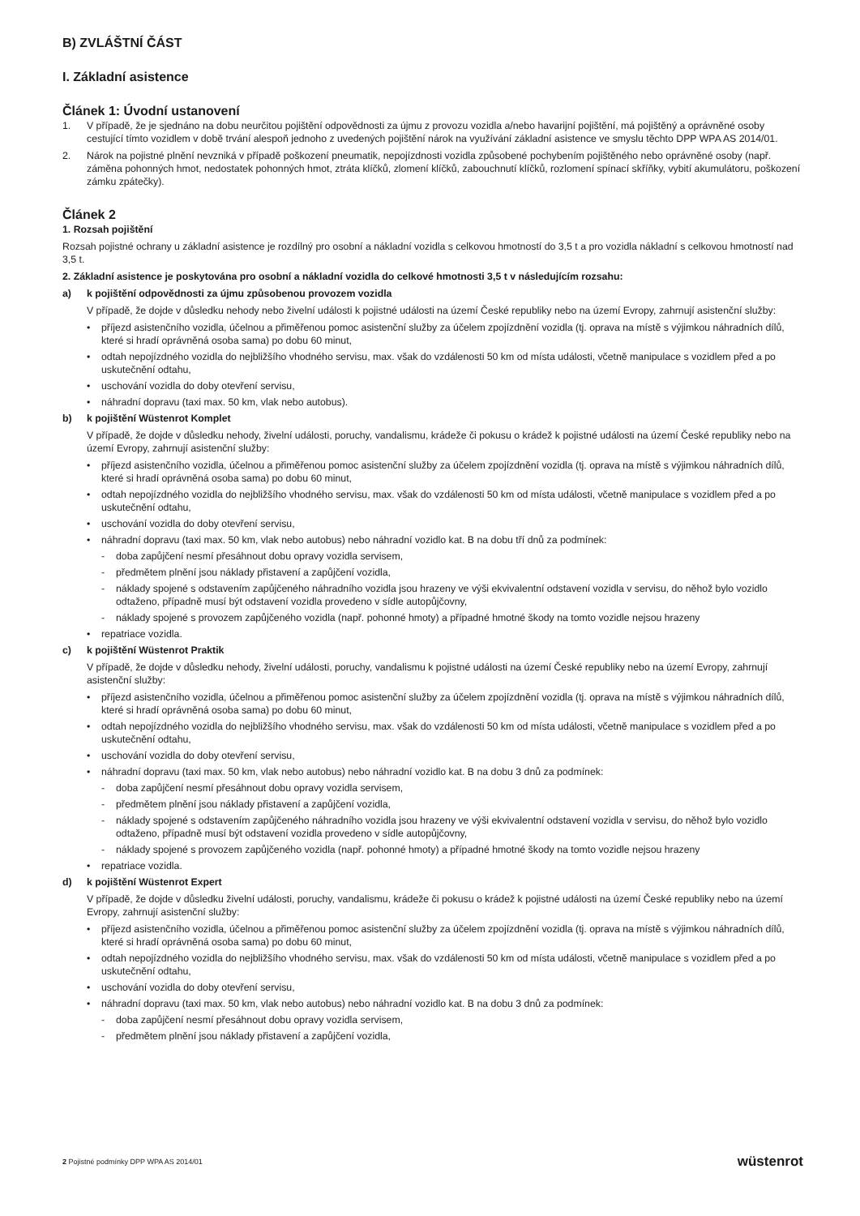B) ZVLÁŠTNÍ ČÁST
I. Základní asistence
Článek 1: Úvodní ustanovení
1. V případě, že je sjednáno na dobu neurčitou pojištění odpovědnosti za újmu z provozu vozidla a/nebo havarijní pojištění, má pojištěný a oprávněné osoby cestující tímto vozidlem v době trvání alespoň jednoho z uvedených pojištění nárok na využívání základní asistence ve smyslu těchto DPP WPA AS 2014/01.
2. Nárok na pojistné plnění nevzniká v případě poškození pneumatik, nepojízdnosti vozidla způsobené pochybením pojištěného nebo oprávněné osoby (např. záměna pohonných hmot, nedostatek pohonných hmot, ztráta klíčků, zlomení klíčků, zabouchnutí klíčků, rozlomení spínací skříňky, vybití akumulátoru, poškození zámku zpátečky).
Článek 2
1. Rozsah pojištění
Rozsah pojistné ochrany u základní asistence je rozdílný pro osobní a nákladní vozidla s celkovou hmotností do 3,5 t a pro vozidla nákladní s celkovou hmotností nad 3,5 t.
2. Základní asistence je poskytována pro osobní a nákladní vozidla do celkové hmotnosti 3,5 t v následujícím rozsahu:
a) k pojištění odpovědnosti za újmu způsobenou provozem vozidla
V případě, že dojde v důsledku nehody nebo živelní události k pojistné události na území České republiky nebo na území Evropy, zahrnují asistenční služby:
• příjezd asistenčního vozidla, účelnou a přiměřenou pomoc asistenční služby za účelem zpojízdnění vozidla (tj. oprava na místě s výjimkou náhradních dílů, které si hradí oprávněná osoba sama) po dobu 60 minut,
• odtah nepojízdného vozidla do nejbližšího vhodného servisu, max. však do vzdálenosti 50 km od místa události, včetně manipulace s vozidlem před a po uskutečnění odtahu,
• uschování vozidla do doby otevření servisu,
• náhradní dopravu (taxi max. 50 km, vlak nebo autobus).
b) k pojištění Wüstenrot Komplet
V případě, že dojde v důsledku nehody, živelní události, poruchy, vandalismu, krádeže či pokusu o krádež k pojistné události na území České republiky nebo na území Evropy, zahrnují asistenční služby:
• příjezd asistenčního vozidla, účelnou a přiměřenou pomoc asistenční služby za účelem zpojízdnění vozidla (tj. oprava na místě s výjimkou náhradních dílů, které si hradí oprávněná osoba sama) po dobu 60 minut,
• odtah nepojízdného vozidla do nejbližšího vhodného servisu, max. však do vzdálenosti 50 km od místa události, včetně manipulace s vozidlem před a po uskutečnění odtahu,
• uschování vozidla do doby otevření servisu,
• náhradní dopravu (taxi max. 50 km, vlak nebo autobus) nebo náhradní vozidlo kat. B na dobu tří dnů za podmínek:
- doba zapůjčení nesmí přesáhnout dobu opravy vozidla servisem,
- předmětem plnění jsou náklady přistavení a zapůjčení vozidla,
- náklady spojené s odstavením zapůjčeného náhradního vozidla jsou hrazeny ve výši ekvivalentní odstavení vozidla v servisu, do něhož bylo vozidlo odtaženo, případně musí být odstavení vozidla provedeno v sídle autopůjčovny,
- náklady spojené s provozem zapůjčeného vozidla (např. pohonné hmoty) a případné hmotné škody na tomto vozidle nejsou hrazeny
• repatriace vozidla.
c) k pojištění Wüstenrot Praktik
V případě, že dojde v důsledku nehody, živelní události, poruchy, vandalismu k pojistné události na území České republiky nebo na území Evropy, zahrnují asistenční služby:
• příjezd asistenčního vozidla, účelnou a přiměřenou pomoc asistenční služby za účelem zpojízdnění vozidla (tj. oprava na místě s výjimkou náhradních dílů, které si hradí oprávněná osoba sama) po dobu 60 minut,
• odtah nepojízdného vozidla do nejbližšího vhodného servisu, max. však do vzdálenosti 50 km od místa události, včetně manipulace s vozidlem před a po uskutečnění odtahu,
• uschování vozidla do doby otevření servisu,
• náhradní dopravu (taxi max. 50 km, vlak nebo autobus) nebo náhradní vozidlo kat. B na dobu 3 dnů za podmínek:
- doba zapůjčení nesmí přesáhnout dobu opravy vozidla servisem,
- předmětem plnění jsou náklady přistavení a zapůjčení vozidla,
- náklady spojené s odstavením zapůjčeného náhradního vozidla jsou hrazeny ve výši ekvivalentní odstavení vozidla v servisu, do něhož bylo vozidlo odtaženo, případně musí být odstavení vozidla provedeno v sídle autopůjčovny,
- náklady spojené s provozem zapůjčeného vozidla (např. pohonné hmoty) a případné hmotné škody na tomto vozidle nejsou hrazeny
• repatriace vozidla.
d) k pojištění Wüstenrot Expert
V případě, že dojde v důsledku živelní události, poruchy, vandalismu, krádeže či pokusu o krádež k pojistné události na území České republiky nebo na území Evropy, zahrnují asistenční služby:
• příjezd asistenčního vozidla, účelnou a přiměřenou pomoc asistenční služby za účelem zpojízdnění vozidla (tj. oprava na místě s výjimkou náhradních dílů, které si hradí oprávněná osoba sama) po dobu 60 minut,
• odtah nepojízdného vozidla do nejbližšího vhodného servisu, max. však do vzdálenosti 50 km od místa události, včetně manipulace s vozidlem před a po uskutečnění odtahu,
• uschování vozidla do doby otevření servisu,
• náhradní dopravu (taxi max. 50 km, vlak nebo autobus) nebo náhradní vozidlo kat. B na dobu 3 dnů za podmínek:
- doba zapůjčení nesmí přesáhnout dobu opravy vozidla servisem,
- předmětem plnění jsou náklady přistavení a zapůjčení vozidla,
2 Pojistné podmínky DPP WPA AS 2014/01 wüstenrot